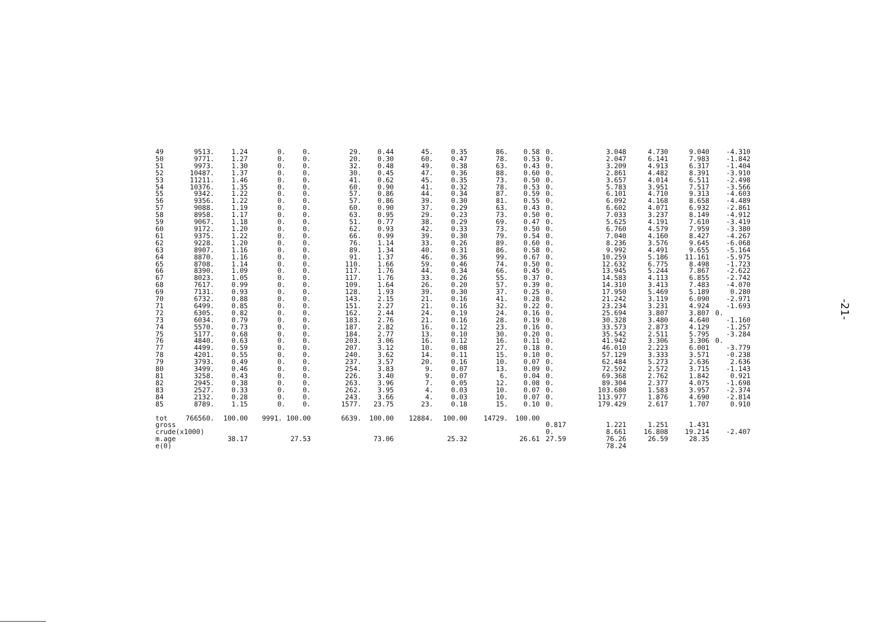| 49 | 9513. | 1.24 | 0. | 0. | 29. | 0.44 | 45. | 0.35 | 86. | 0.58 | 0. | 3.048 | 4.730 | 9.040 | -4.310 |
| 50 | 9771. | 1.27 | 0. | 0. | 20. | 0.30 | 60. | 0.47 | 78. | 0.53 | 0. | 2.047 | 6.141 | 7.983 | -1.842 |
| 51 | 9973. | 1.30 | 0. | 0. | 32. | 0.48 | 49. | 0.38 | 63. | 0.43 | 0. | 3.209 | 4.913 | 6.317 | -1.404 |
| 52 | 10487. | 1.37 | 0. | 0. | 30. | 0.45 | 47. | 0.36 | 88. | 0.60 | 0. | 2.861 | 4.482 | 8.391 | -3.910 |
| 53 | 11211. | 1.46 | 0. | 0. | 41. | 0.62 | 45. | 0.35 | 73. | 0.50 | 0. | 3.657 | 4.014 | 6.511 | -2.498 |
| 54 | 10376. | 1.35 | 0. | 0. | 60. | 0.90 | 41. | 0.32 | 78. | 0.53 | 0. | 5.783 | 3.951 | 7.517 | -3.566 |
| 55 | 9342. | 1.22 | 0. | 0. | 57. | 0.86 | 44. | 0.34 | 87. | 0.59 | 0. | 6.101 | 4.710 | 9.313 | -4.603 |
| 56 | 9356. | 1.22 | 0. | 0. | 57. | 0.86 | 39. | 0.30 | 81. | 0.55 | 0. | 6.092 | 4.168 | 8.658 | -4.489 |
| 57 | 9088. | 1.19 | 0. | 0. | 60. | 0.90 | 37. | 0.29 | 63. | 0.43 | 0. | 6.602 | 4.071 | 6.932 | -2.861 |
| 58 | 8958. | 1.17 | 0. | 0. | 63. | 0.95 | 29. | 0.23 | 73. | 0.50 | 0. | 7.033 | 3.237 | 8.149 | -4.912 |
| 59 | 9067. | 1.18 | 0. | 0. | 51. | 0.77 | 38. | 0.29 | 69. | 0.47 | 0. | 5.625 | 4.191 | 7.610 | -3.419 |
| 60 | 9172. | 1.20 | 0. | 0. | 62. | 0.93 | 42. | 0.33 | 73. | 0.50 | 0. | 6.760 | 4.579 | 7.959 | -3.380 |
| 61 | 9375. | 1.22 | 0. | 0. | 66. | 0.99 | 39. | 0.30 | 79. | 0.54 | 0. | 7.040 | 4.160 | 8.427 | -4.267 |
| 62 | 9228. | 1.20 | 0. | 0. | 76. | 1.14 | 33. | 0.26 | 89. | 0.60 | 0. | 8.236 | 3.576 | 9.645 | -6.068 |
| 63 | 8907. | 1.16 | 0. | 0. | 89. | 1.34 | 40. | 0.31 | 86. | 0.58 | 0. | 9.992 | 4.491 | 9.655 | -5.164 |
| 64 | 8870. | 1.16 | 0. | 0. | 91. | 1.37 | 46. | 0.36 | 99. | 0.67 | 0. | 10.259 | 5.186 | 11.161 | -5.975 |
| 65 | 8708. | 1.14 | 0. | 0. | 110. | 1.66 | 59. | 0.46 | 74. | 0.50 | 0. | 12.632 | 6.775 | 8.498 | -1.723 |
| 66 | 8390. | 1.09 | 0. | 0. | 117. | 1.76 | 44. | 0.34 | 66. | 0.45 | 0. | 13.945 | 5.244 | 7.867 | -2.622 |
| 67 | 8023. | 1.05 | 0. | 0. | 117. | 1.76 | 33. | 0.26 | 55. | 0.37 | 0. | 14.583 | 4.113 | 6.855 | -2.742 |
| 68 | 7617. | 0.99 | 0. | 0. | 109. | 1.64 | 26. | 0.20 | 57. | 0.39 | 0. | 14.310 | 3.413 | 7.483 | -4.070 |
| 69 | 7131. | 0.93 | 0. | 0. | 128. | 1.93 | 39. | 0.30 | 37. | 0.25 | 0. | 17.950 | 5.469 | 5.189 | 0.280 |
| 70 | 6732. | 0.88 | 0. | 0. | 143. | 2.15 | 21. | 0.16 | 41. | 0.28 | 0. | 21.242 | 3.119 | 6.090 | -2.971 |
| 71 | 6499. | 0.85 | 0. | 0. | 151. | 2.27 | 21. | 0.16 | 32. | 0.22 | 0. | 23.234 | 3.231 | 4.924 | -1.693 |
| 72 | 6305. | 0.82 | 0. | 0. | 162. | 2.44 | 24. | 0.19 | 24. | 0.16 | 0. | 25.694 | 3.807 | 3.807 | 0. |
| 73 | 6034. | 0.79 | 0. | 0. | 183. | 2.76 | 21. | 0.16 | 28. | 0.19 | 0. | 30.328 | 3.480 | 4.640 | -1.160 |
| 74 | 5570. | 0.73 | 0. | 0. | 187. | 2.82 | 16. | 0.12 | 23. | 0.16 | 0. | 33.573 | 2.873 | 4.129 | -1.257 |
| 75 | 5177. | 0.68 | 0. | 0. | 184. | 2.77 | 13. | 0.10 | 30. | 0.20 | 0. | 35.542 | 2.511 | 5.795 | -3.284 |
| 76 | 4840. | 0.63 | 0. | 0. | 203. | 3.06 | 16. | 0.12 | 16. | 0.11 | 0. | 41.942 | 3.306 | 3.306 | 0. |
| 77 | 4499. | 0.59 | 0. | 0. | 207. | 3.12 | 10. | 0.08 | 27. | 0.18 | 0. | 46.010 | 2.223 | 6.001 | -3.779 |
| 78 | 4201. | 0.55 | 0. | 0. | 240. | 3.62 | 14. | 0.11 | 15. | 0.10 | 0. | 57.129 | 3.333 | 3.571 | -0.238 |
| 79 | 3793. | 0.49 | 0. | 0. | 237. | 3.57 | 20. | 0.16 | 10. | 0.07 | 0. | 62.484 | 5.273 | 2.636 | 2.636 |
| 80 | 3499. | 0.46 | 0. | 0. | 254. | 3.83 | 9. | 0.07 | 13. | 0.09 | 0. | 72.592 | 2.572 | 3.715 | -1.143 |
| 81 | 3258. | 0.43 | 0. | 0. | 226. | 3.40 | 9. | 0.07 | 6. | 0.04 | 0. | 69.368 | 2.762 | 1.842 | 0.921 |
| 82 | 2945. | 0.38 | 0. | 0. | 263. | 3.96 | 7. | 0.05 | 12. | 0.08 | 0. | 89.304 | 2.377 | 4.075 | -1.698 |
| 83 | 2527. | 0.33 | 0. | 0. | 262. | 3.95 | 4. | 0.03 | 10. | 0.07 | 0. | 103.680 | 1.583 | 3.957 | -2.374 |
| 84 | 2132. | 0.28 | 0. | 0. | 243. | 3.66 | 4. | 0.03 | 10. | 0.07 | 0. | 113.977 | 1.876 | 4.690 | -2.814 |
| 85 | 8789. | 1.15 | 0. | 0. | 1577. | 23.75 | 23. | 0.18 | 15. | 0.10 | 0. | 179.429 | 2.617 | 1.707 | 0.910 |
| tot | 766560. | 100.00 | 9991. 100.00 | | 6639. | 100.00 | 12884. | 100.00 | 14729. | 100.00 | | | | | |
| gross | | | | | | | | | | | 0.817 | 1.221 | 1.251 | 1.431 | |
| crude(x1000) | | | | | | | | | | | 0. | 8.661 | 16.808 | 19.214 | -2.407 |
| m.age | | 38.17 | | 27.53 | | 73.06 | | 25.32 | | 26.61 | 27.59 | 76.26 | 26.59 | 28.35 | |
| e(0) | | | | | | | | | | | | 78.24 | | | |
-21-